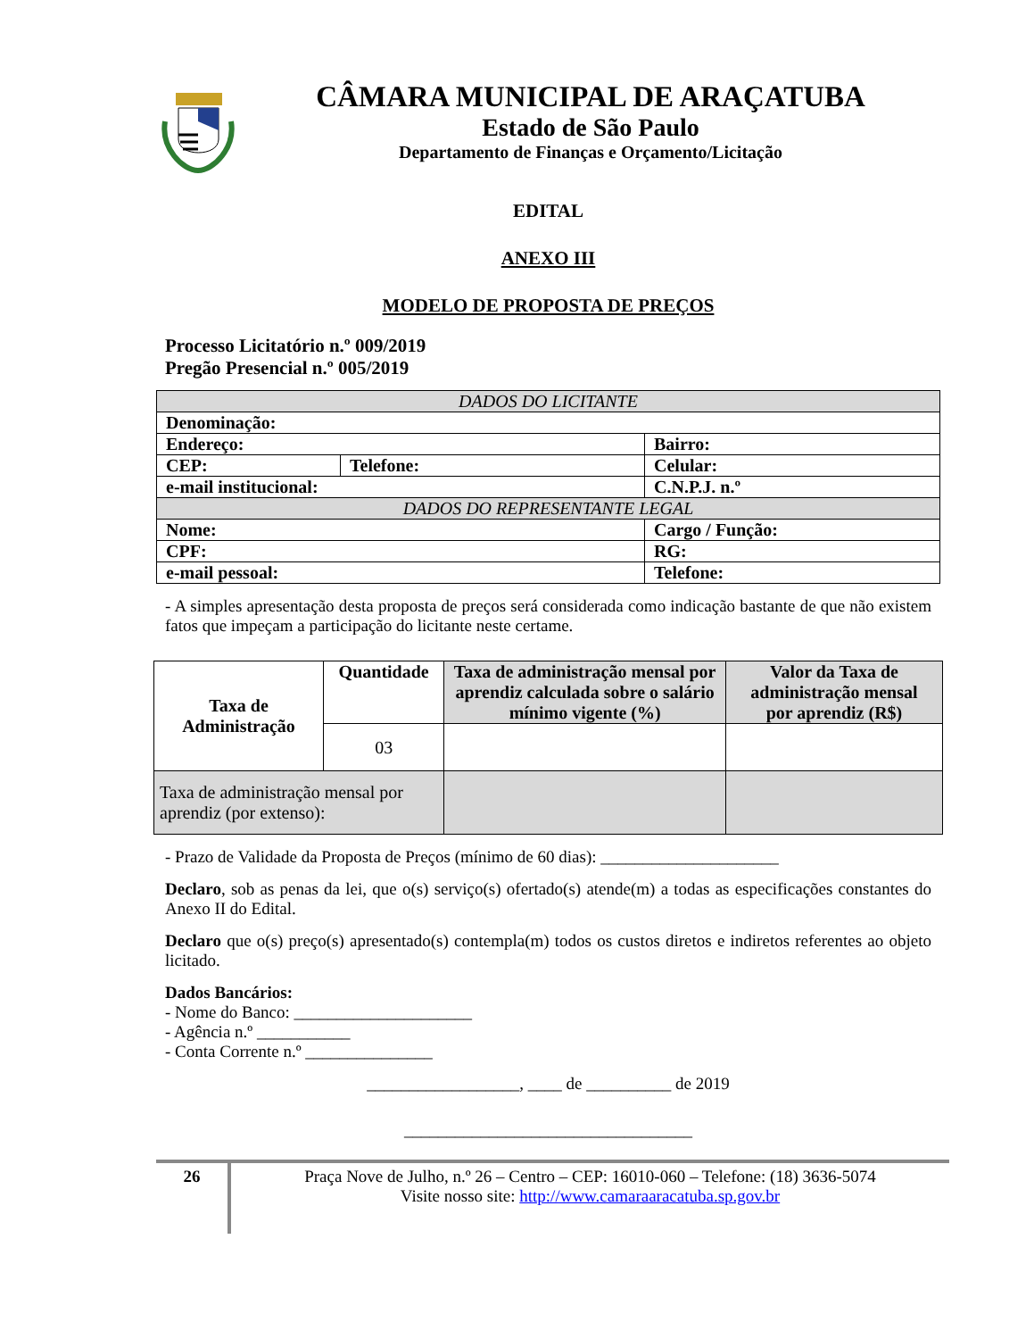CÂMARA MUNICIPAL DE ARAÇATUBA
Estado de São Paulo
Departamento de Finanças e Orçamento/Licitação
EDITAL
ANEXO III
MODELO DE PROPOSTA DE PREÇOS
Processo Licitatório n.º 009/2019
Pregão Presencial n.º 005/2019
| DADOS DO LICITANTE | | |
| Denominação: | | |
| Endereço: | | Bairro: |
| CEP: | Telefone: | Celular: |
| e-mail institucional: | | C.N.P.J. n.º |
| DADOS DO REPRESENTANTE LEGAL | | |
| Nome: | | Cargo / Função: |
| CPF: | | RG: |
| e-mail pessoal: | | Telefone: |
- A simples apresentação desta proposta de preços será considerada como indicação bastante de que não existem fatos que impeçam a participação do licitante neste certame.
| Taxa de Administração | Quantidade | Taxa de administração mensal por aprendiz calculada sobre o salário mínimo vigente (%) | Valor da Taxa de administração mensal por aprendiz (R$) |
| --- | --- | --- | --- |
| | 03 | | |
| Taxa de administração mensal por aprendiz (por extenso): | | | |
- Prazo de Validade da Proposta de Preços (mínimo de 60 dias): _____________________
Declaro, sob as penas da lei, que o(s) serviço(s) ofertado(s) atende(m) a todas as especificações constantes do Anexo II do Edital.
Declaro que o(s) preço(s) apresentado(s) contempla(m) todos os custos diretos e indiretos referentes ao objeto licitado.
Dados Bancários:
- Nome do Banco: _____________________
- Agência n.º ___________
- Conta Corrente n.º _______________
__________________, ____ de __________ de 2019
__________________________________
26
Praça Nove de Julho, n.º 26 – Centro – CEP: 16010-060 – Telefone: (18) 3636-5074
Visite nosso site: http://www.camaraaracatuba.sp.gov.br